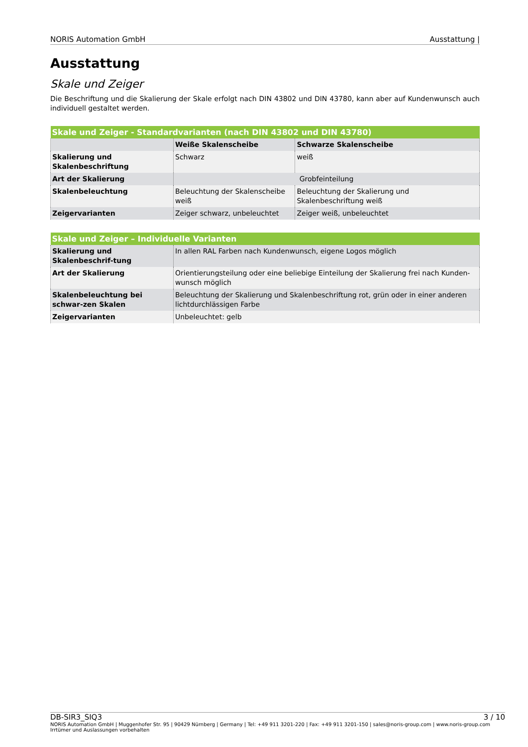NORIS Automation GmbH Ausstattung |
Ausstattung
Skale und Zeiger
Die Beschriftung und die Skalierung der Skale erfolgt nach DIN 43802 und DIN 43780, kann aber auf Kundenwunsch auch individuell gestaltet werden.
| Skale und Zeiger - Standardvarianten (nach DIN 43802 und DIN 43780) | | |
| --- | --- | --- |
| | Weiße Skalenscheibe | Schwarze Skalenscheibe |
| Skalierung und Skalenbeschriftung | Schwarz | weiß |
| Art der Skalierung | Grobfeinteilung | |
| Skalenbeleuchtung | Beleuchtung der Skalenscheibe weiß | Beleuchtung der Skalierung und Skalenbeschriftung weiß |
| Zeigervarianten | Zeiger schwarz, unbeleuchtet | Zeiger weiß, unbeleuchtet |
| Skale und Zeiger – Individuelle Varianten | |
| --- | --- |
| Skalierung und Skalenbeschrif-tung | In allen RAL Farben nach Kundenwunsch, eigene Logos möglich |
| Art der Skalierung | Orientierungsteilung oder eine beliebige Einteilung der Skalierung frei nach Kunden-wunsch möglich |
| Skalenbeleuchtung bei schwar-zen Skalen | Beleuchtung der Skalierung und Skalenbeschriftung rot, grün oder in einer anderen lichtdurchlässigen Farbe |
| Zeigervarianten | Unbeleuchtet: gelb |
DB-SIR3_SIQ3 3 / 10
NORIS Automation GmbH | Muggenhofer Str. 95 | 90429 Nürnberg | Germany | Tel: +49 911 3201-220 | Fax: +49 911 3201-150 | sales@noris-group.com | www.noris-group.com
Irrtümer und Auslassungen vorbehalten